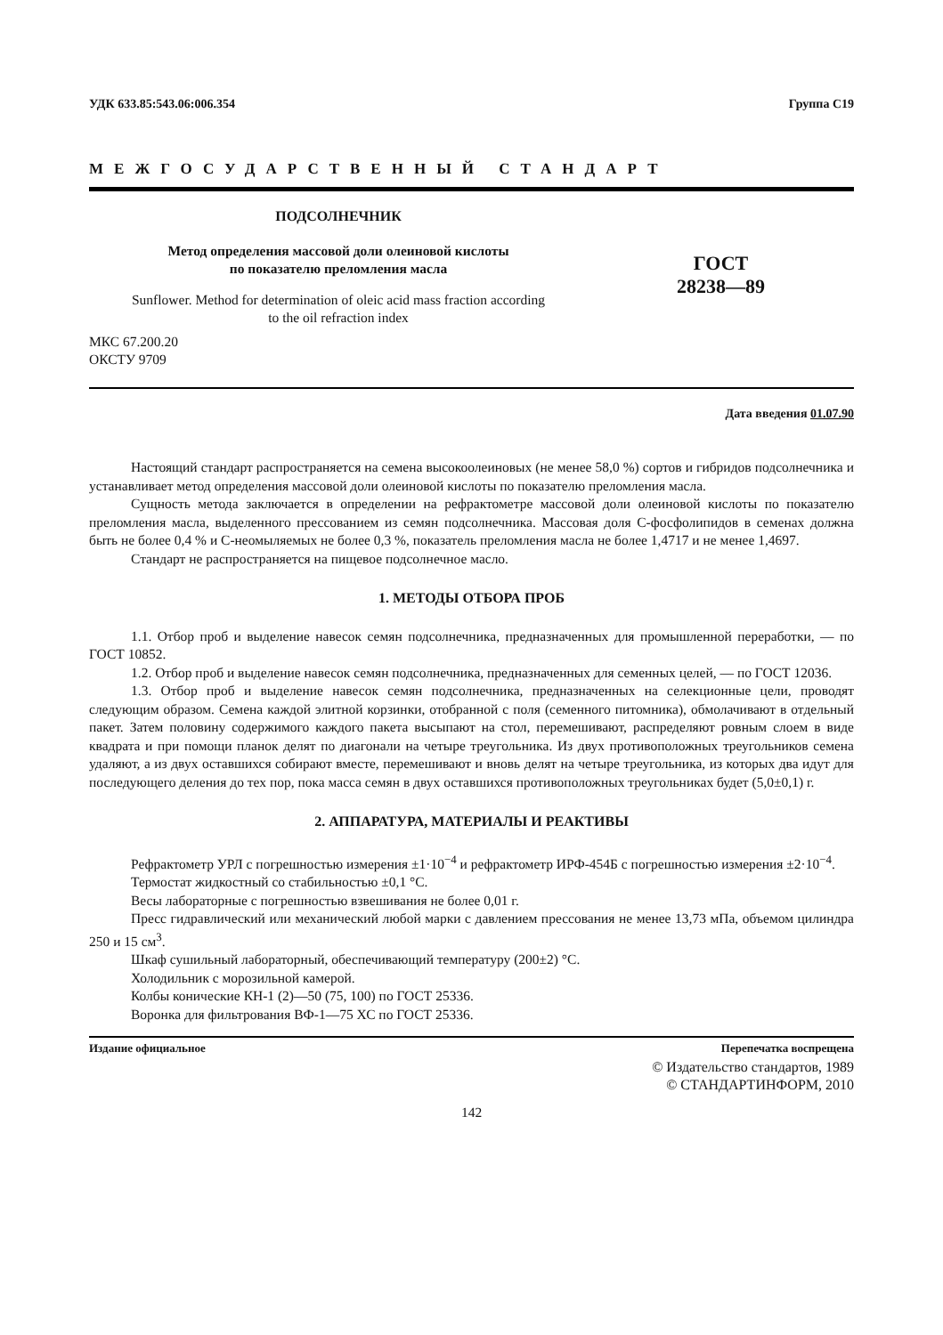УДК 633.85:543.06:006.354 Группа С19
МЕЖГОСУДАРСТВЕННЫЙ СТАНДАРТ
ПОДСОЛНЕЧНИК
Метод определения массовой доли олеиновой кислоты
по показателю преломления масла
Sunflower. Method for determination of oleic acid mass fraction according
to the oil refraction index
МКС 67.200.20
ОКСТУ 9709
ГОСТ
28238—89
Дата введения 01.07.90
Настоящий стандарт распространяется на семена высокоолеиновых (не менее 58,0 %) сортов и гибридов подсолнечника и устанавливает метод определения массовой доли олеиновой кислоты по показателю преломления масла.
Сущность метода заключается в определении на рефрактометре массовой доли олеиновой кислоты по показателю преломления масла, выделенного прессованием из семян подсолнечника. Массовая доля С-фосфолипидов в семенах должна быть не более 0,4 % и С-неомыляемых не более 0,3 %, показатель преломления масла не более 1,4717 и не менее 1,4697.
Стандарт не распространяется на пищевое подсолнечное масло.
1. МЕТОДЫ ОТБОРА ПРОБ
1.1. Отбор проб и выделение навесок семян подсолнечника, предназначенных для промышленной переработки, — по ГОСТ 10852.
1.2. Отбор проб и выделение навесок семян подсолнечника, предназначенных для семенных целей, — по ГОСТ 12036.
1.3. Отбор проб и выделение навесок семян подсолнечника, предназначенных на селекционные цели, проводят следующим образом. Семена каждой элитной корзинки, отобранной с поля (семенного питомника), обмолачивают в отдельный пакет. Затем половину содержимого каждого пакета высыпают на стол, перемешивают, распределяют ровным слоем в виде квадрата и при помощи планок делят по диагонали на четыре треугольника. Из двух противоположных треугольников семена удаляют, а из двух оставшихся собирают вместе, перемешивают и вновь делят на четыре треугольника, из которых два идут для последующего деления до тех пор, пока масса семян в двух оставшихся противоположных треугольниках будет (5,0±0,1) г.
2. АППАРАТУРА, МАТЕРИАЛЫ И РЕАКТИВЫ
Рефрактометр УРЛ с погрешностью измерения ±1·10<sup>−4</sup> и рефрактометр ИРФ-454Б с погрешностью измерения ±2·10<sup>−4</sup>.
Термостат жидкостный со стабильностью ±0,1 °С.
Весы лабораторные с погрешностью взвешивания не более 0,01 г.
Пресс гидравлический или механический любой марки с давлением прессования не менее 13,73 мПа, объемом цилиндра 250 и 15 см<sup>3</sup>.
Шкаф сушильный лабораторный, обеспечивающий температуру (200±2) °С.
Холодильник с морозильной камерой.
Колбы конические КН-1 (2)—50 (75, 100) по ГОСТ 25336.
Воронка для фильтрования ВФ-1—75 ХС по ГОСТ 25336.
Издание официальное Перепечатка воспрещена
© Издательство стандартов, 1989
© СТАНДАРТИНФОРМ, 2010
142